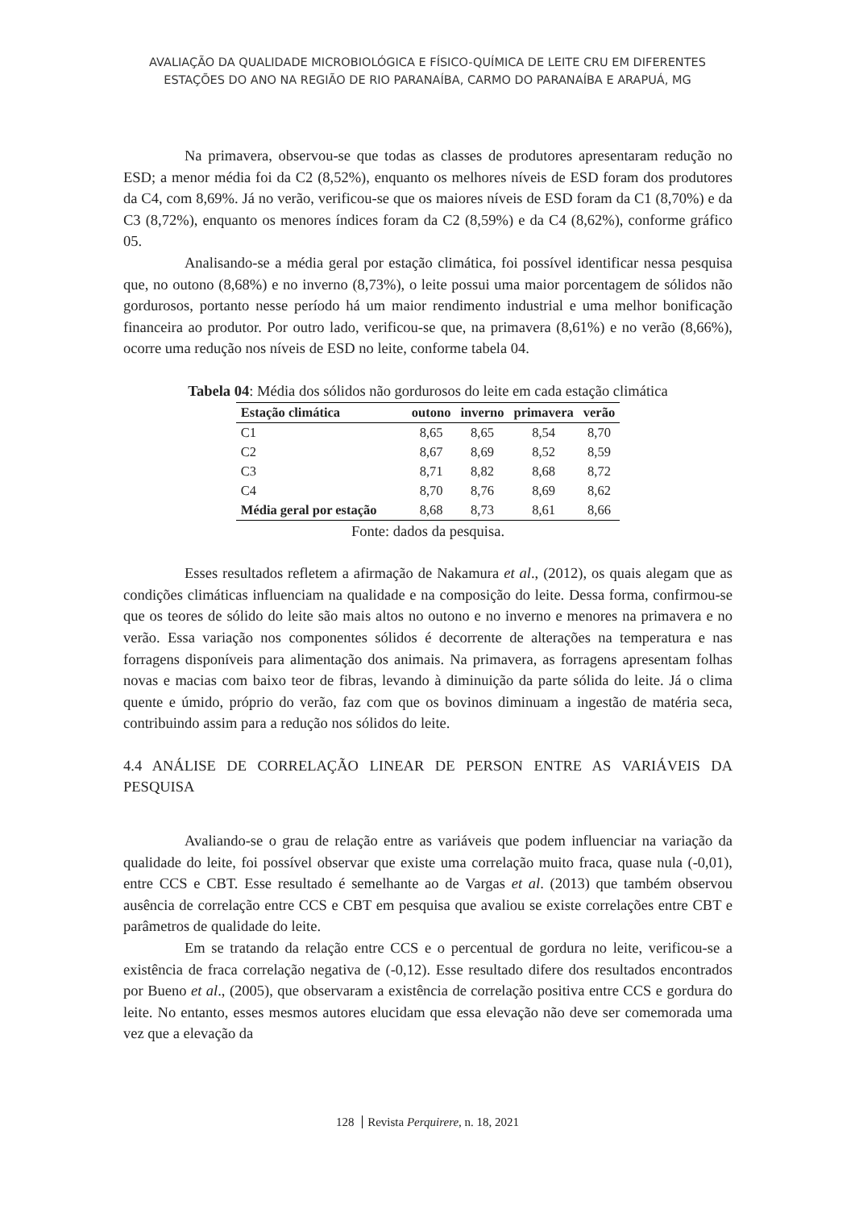AVALIAÇÃO DA QUALIDADE MICROBIOLÓGICA E FÍSICO-QUÍMICA DE LEITE CRU EM DIFERENTES
ESTAÇÕES DO ANO NA REGIÃO DE RIO PARANAÍBA, CARMO DO PARANAÍBA E ARAPUÁ, MG
Na primavera, observou-se que todas as classes de produtores apresentaram redução no ESD; a menor média foi da C2 (8,52%), enquanto os melhores níveis de ESD foram dos produtores da C4, com 8,69%. Já no verão, verificou-se que os maiores níveis de ESD foram da C1 (8,70%) e da C3 (8,72%), enquanto os menores índices foram da C2 (8,59%) e da C4 (8,62%), conforme gráfico 05.
Analisando-se a média geral por estação climática, foi possível identificar nessa pesquisa que, no outono (8,68%) e no inverno (8,73%), o leite possui uma maior porcentagem de sólidos não gordurosos, portanto nesse período há um maior rendimento industrial e uma melhor bonificação financeira ao produtor. Por outro lado, verificou-se que, na primavera (8,61%) e no verão (8,66%), ocorre uma redução nos níveis de ESD no leite, conforme tabela 04.
Tabela 04: Média dos sólidos não gordurosos do leite em cada estação climática
| Estação climática | outono | inverno | primavera | verão |
| --- | --- | --- | --- | --- |
| C1 | 8,65 | 8,65 | 8,54 | 8,70 |
| C2 | 8,67 | 8,69 | 8,52 | 8,59 |
| C3 | 8,71 | 8,82 | 8,68 | 8,72 |
| C4 | 8,70 | 8,76 | 8,69 | 8,62 |
| Média geral por estação | 8,68 | 8,73 | 8,61 | 8,66 |
Fonte: dados da pesquisa.
Esses resultados refletem a afirmação de Nakamura et al., (2012), os quais alegam que as condições climáticas influenciam na qualidade e na composição do leite. Dessa forma, confirmou-se que os teores de sólido do leite são mais altos no outono e no inverno e menores na primavera e no verão. Essa variação nos componentes sólidos é decorrente de alterações na temperatura e nas forragens disponíveis para alimentação dos animais. Na primavera, as forragens apresentam folhas novas e macias com baixo teor de fibras, levando à diminuição da parte sólida do leite. Já o clima quente e úmido, próprio do verão, faz com que os bovinos diminuam a ingestão de matéria seca, contribuindo assim para a redução nos sólidos do leite.
4.4 ANÁLISE DE CORRELAÇÃO LINEAR DE PERSON ENTRE AS VARIÁVEIS DA PESQUISA
Avaliando-se o grau de relação entre as variáveis que podem influenciar na variação da qualidade do leite, foi possível observar que existe uma correlação muito fraca, quase nula (-0,01), entre CCS e CBT. Esse resultado é semelhante ao de Vargas et al. (2013) que também observou ausência de correlação entre CCS e CBT em pesquisa que avaliou se existe correlações entre CBT e parâmetros de qualidade do leite.
Em se tratando da relação entre CCS e o percentual de gordura no leite, verificou-se a existência de fraca correlação negativa de (-0,12). Esse resultado difere dos resultados encontrados por Bueno et al., (2005), que observaram a existência de correlação positiva entre CCS e gordura do leite. No entanto, esses mesmos autores elucidam que essa elevação não deve ser comemorada uma vez que a elevação da
128 Revista Perquirere, n. 18, 2021